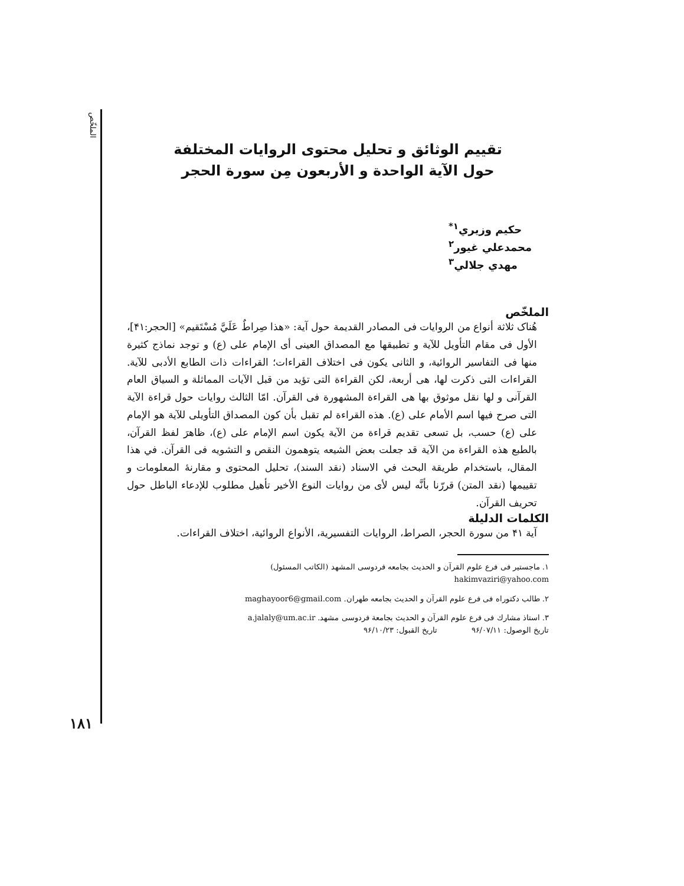الملخّص
۱۸۱
تقييم الوثائق و تحليل محتوى الروايات المختلفة
حول الآية الواحدة و الأربعون مِن سورة الحجر
حكيم وزيري<sup>۱*</sup>
محمدعلي غيور<sup>۲</sup>
مهدي جلالي<sup>۳</sup>
الملخّص
هُناک ثلاثة أنواع من الروايات فی المصادر القديمة حول آية: «هذا صِراطٌ عَلَيَّ مُسْتَقيم» [الحجر:۴۱]، الأول فی مقام التأويل للآية و تطبيقها مع المصداق العينی أی الإمام علی (ع) و توجد نماذج کثيرة منها فی التفاسير الروائية، و الثانی يکون فی اختلاف القراءات؛ القراءات ذات الطابع الأدبی للآية. القراءات التی ذکرت لها، هی أربعة، لکن القراءة التی تؤيد من قبل الآيات المماثلة و السياق العام القرآنی و لها نقل موثوق بها هی القراءة المشهورة فی القرآن. امّا الثالث روايات حول قراءة الآية التی صرح فيها اسم الأمام علی (ع). هذه القراءة لم تقبل بأن کون المصداق التأويلی للآية هو الإمام علی (ع) حسب، بل تسعی تقديم قراءة من الآية يکون اسم الإمام علی (ع)، ظاهرَ لفظ القرآن، بالطبع هذه القراءة من الآية قد جعلت بعض الشيعه يتوهمون النقص و التشويه فی القرآن. في هذا المقال، باستخدام طريقة البحث في الاسناد (نقد السند)، تحليل المحتوی و مقارنهٔ المعلومات و تقييمها (نقد المتن) قررّنا بأنَّه ليس لأی من روايات النوع الأخير تأهيل مطلوب للإدعاء الباطل حول تحريف القرآن.
الكلمات الدليلة
آية ۴۱ من سورة الحجر، الصراط، الروايات التفسيرية، الأنواع الروائية، اختلاف القراءات.
۱. ماجستير فی فرع علوم القرآن و الحديث بجامعه فردوسی المشهد (الکاتب المسئول)
hakimvaziri@yahoo.com
۲. طالب دکتوراه فی فرع علوم القرآن و الحديث بجامعه طهران. maghayoor6@gmail.com
۳. استاذ مشارك فی فرع علوم القرآن و الحديث بجامعة فردوسی مشهد. a.jalaly@um.ac.ir
تاريخ الوصول: ۹۶/۰۷/۱۱ تاريخ القبول: ۹۶/۱۰/۲۳